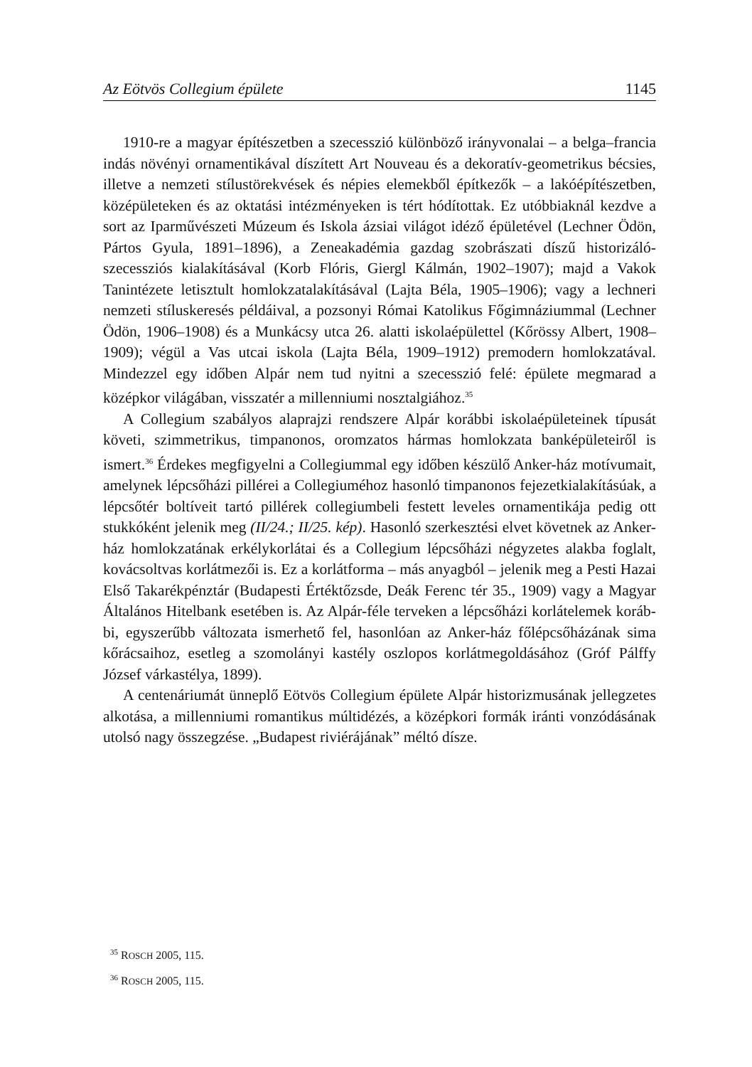Az Eötvös Collegium épülete 1145
1910-re a magyar építészetben a szecesszió különböző irányvonalai – a bel­ga–francia indás növényi ornamentikával díszített Art Nouveau és a dekora­tív-geometrikus bécsies, illetve a nemzeti stílustörekvések és népies elemekből építkezők – a lakóépítészetben, középületeken és az oktatási intézményeken is tért hódítottak. Ez utóbbiaknál kezdve a sort az Iparművészeti Múzeum és Iskola ázsiai világot idéző épületével (Lechner Ödön, Pártos Gyula, 1891–1896), a Zeneakadémia gazdag szobrászati díszű historizáló-szecessziós kialakításával (Korb Flóris, Giergl Kálmán, 1902–1907); majd a Vakok Tanintézete letisztult homlokzatalakításával (Lajta Béla, 1905–1906); vagy a lechneri nemzeti stílus­keresés példáival, a pozsonyi Római Katolikus Főgimnáziummal (Lechner Ödön, 1906–1908) és a Munkácsy utca 26. alatti iskolaépülettel (Kőrössy Albert, 1908–1909); végül a Vas utcai iskola (Lajta Béla, 1909–1912) premodern homlokzatával. Mindezzel egy időben Alpár nem tud nyitni a szecesszió felé: épülete megmarad a középkor világában, visszatér a millenniumi nosztalgiához.<sup>35</sup>
A Collegium szabályos alaprajzi rendszere Alpár korábbi iskolaépületeinek tí­pusát követi, szimmetrikus, timpanonos, oromzatos hármas homlokzata bank­épületeiről is ismert.<sup>36</sup> Érdekes megfigyelni a Collegiummal egy időben készülő Anker-ház motívumait, amelynek lépcsőházi pillérei a Collegiuméhoz hasonló timpanonos fejezetkialakításúak, a lépcsőtér boltíveit tartó pillérek collegiumbe­li festett leveles ornamentikája pedig ott stukkóként jelenik meg (II/24.; II/25. kép). Hasonló szerkesztési elvet követnek az Anker-ház homlokzatának erkélykorlátai és a Collegium lépcsőházi négyzetes alakba foglalt, kovácsoltvas korlátmezői is. Ez a korlátforma – más anyagból – jelenik meg a Pesti Hazai Első Takarékpénztár (Budapesti Értéktőzsde, Deák Ferenc tér 35., 1909) vagy a Magyar Általános Hitelbank esetében is. Az Alpár-féle terveken a lépcsőházi korlátelemek koráb­bi, egyszerűbb változata ismerhető fel, hasonlóan az Anker-ház főlépcsőházának sima kőrácsaihoz, esetleg a szomolányi kastély oszlopos korlátmegoldásához (Gróf Pálffy József várkastélya, 1899).
A centenáriumát ünneplő Eötvös Collegium épülete Alpár historizmusának jel­legzetes alkotása, a millenniumi romantikus múltidézés, a középkori formák irán­ti vonzódásának utolsó nagy összegzése. „Budapest riviérájának” méltó dísze.
<sup>35</sup> ROSCH 2005, 115.
<sup>36</sup> ROSCH 2005, 115.